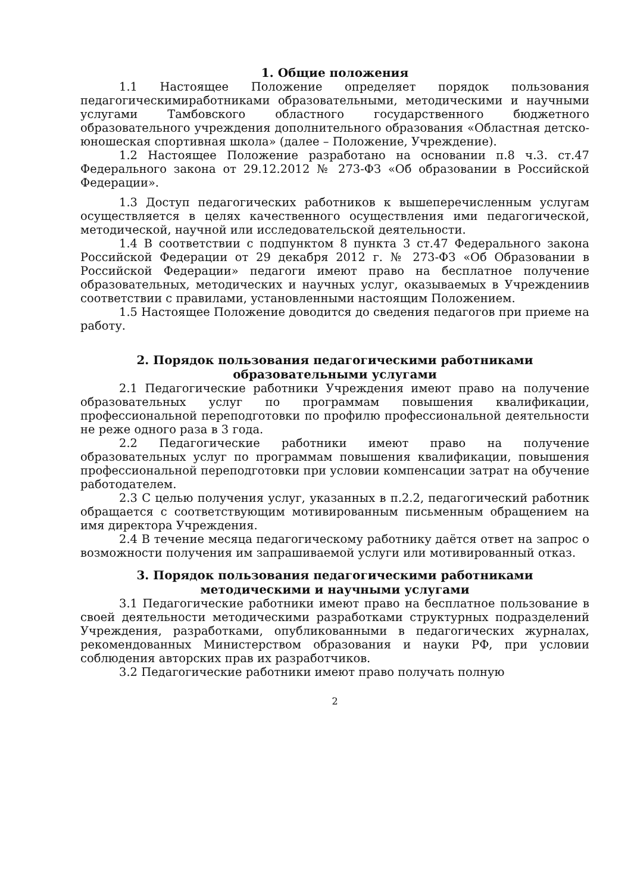1. Общие положения
1.1 Настоящее Положение определяет порядок пользования педагогическимиработниками образовательными, методическими и научными услугами Тамбовского областного государственного бюджетного образовательного учреждения дополнительного образования «Областная детско-юношеская спортивная школа» (далее – Положение, Учреждение).
1.2 Настоящее Положение разработано на основании п.8 ч.3. ст.47 Федерального закона от 29.12.2012 № 273-ФЗ «Об образовании в Российской Федерации».
1.3 Доступ педагогических работников к вышеперечисленным услугам осуществляется в целях качественного осуществления ими педагогической, методической, научной или исследовательской деятельности.
1.4 В соответствии с подпунктом 8 пункта 3 ст.47 Федерального закона Российской Федерации от 29 декабря 2012 г. № 273-ФЗ «Об Образовании в Российской Федерации» педагоги имеют право на бесплатное получение образовательных, методических и научных услуг, оказываемых в Учреждениив соответствии с правилами, установленными настоящим Положением.
1.5 Настоящее Положение доводится до сведения педагогов при приеме на работу.
2. Порядок пользования педагогическими работниками
образовательными услугами
2.1 Педагогические работники Учреждения имеют право на получение образовательных услуг по программам повышения квалификации, профессиональной переподготовки по профилю профессиональной деятельности не реже одного раза в 3 года.
2.2 Педагогические работники имеют право на получение образовательных услуг по программам повышения квалификации, повышения профессиональной переподготовки при условии компенсации затрат на обучение работодателем.
2.3 С целью получения услуг, указанных в п.2.2, педагогический работник обращается с соответствующим мотивированным письменным обращением на имя директора Учреждения.
2.4 В течение месяца педагогическому работнику даётся ответ на запрос о возможности получения им запрашиваемой услуги или мотивированный отказ.
3. Порядок пользования педагогическими работниками
методическими и научными услугами
3.1 Педагогические работники имеют право на бесплатное пользование в своей деятельности методическими разработками структурных подразделений Учреждения, разработками, опубликованными в педагогических журналах, рекомендованных Министерством образования и науки РФ, при условии соблюдения авторских прав их разработчиков.
3.2 Педагогические работники имеют право получать полную
2